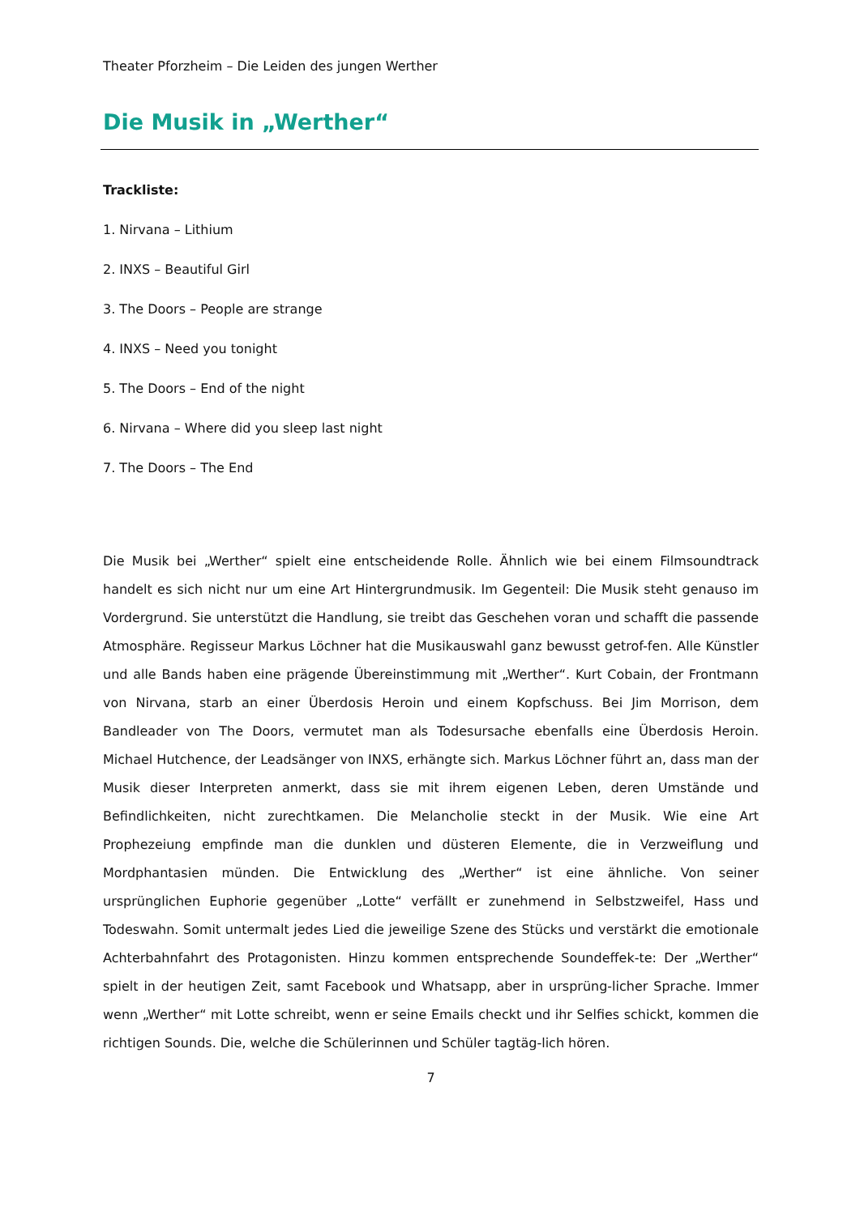Theater Pforzheim – Die Leiden des jungen Werther
Die Musik in „Werther“
Trackliste:
1. Nirvana – Lithium
2. INXS – Beautiful Girl
3. The Doors – People are strange
4. INXS – Need you tonight
5. The Doors – End of the night
6. Nirvana – Where did you sleep last night
7. The Doors – The End
Die Musik bei „Werther“ spielt eine entscheidende Rolle. Ähnlich wie bei einem Filmsoundtrack handelt es sich nicht nur um eine Art Hintergrundmusik. Im Gegenteil: Die Musik steht genauso im Vordergrund. Sie unterstützt die Handlung, sie treibt das Geschehen voran und schafft die passende Atmosphäre. Regisseur Markus Löchner hat die Musikauswahl ganz bewusst getrof-fen. Alle Künstler und alle Bands haben eine prägende Übereinstimmung mit „Werther“. Kurt Cobain, der Frontmann von Nirvana, starb an einer Überdosis Heroin und einem Kopfschuss. Bei Jim Morrison, dem Bandleader von The Doors, vermutet man als Todesursache ebenfalls eine Überdosis Heroin. Michael Hutchence, der Leadsänger von INXS, erhängte sich. Markus Löchner führt an, dass man der Musik dieser Interpreten anmerkt, dass sie mit ihrem eigenen Leben, deren Umstände und Befindlichkeiten, nicht zurechtkamen. Die Melancholie steckt in der Musik. Wie eine Art Prophezeiung empfinde man die dunklen und düsteren Elemente, die in Verzweiflung und Mordphantasien münden. Die Entwicklung des „Werther“ ist eine ähnliche. Von seiner ursprünglichen Euphorie gegenüber „Lotte“ verfällt er zunehmend in Selbstzweifel, Hass und Todeswahn. Somit untermalt jedes Lied die jeweilige Szene des Stücks und verstärkt die emotionale Achterbahnfahrt des Protagonisten. Hinzu kommen entsprechende Soundeffek-te: Der „Werther“ spielt in der heutigen Zeit, samt Facebook und Whatsapp, aber in ursprüng-licher Sprache. Immer wenn „Werther“ mit Lotte schreibt, wenn er seine Emails checkt und ihr Selfies schickt, kommen die richtigen Sounds. Die, welche die Schülerinnen und Schüler tagtäg-lich hören.
7